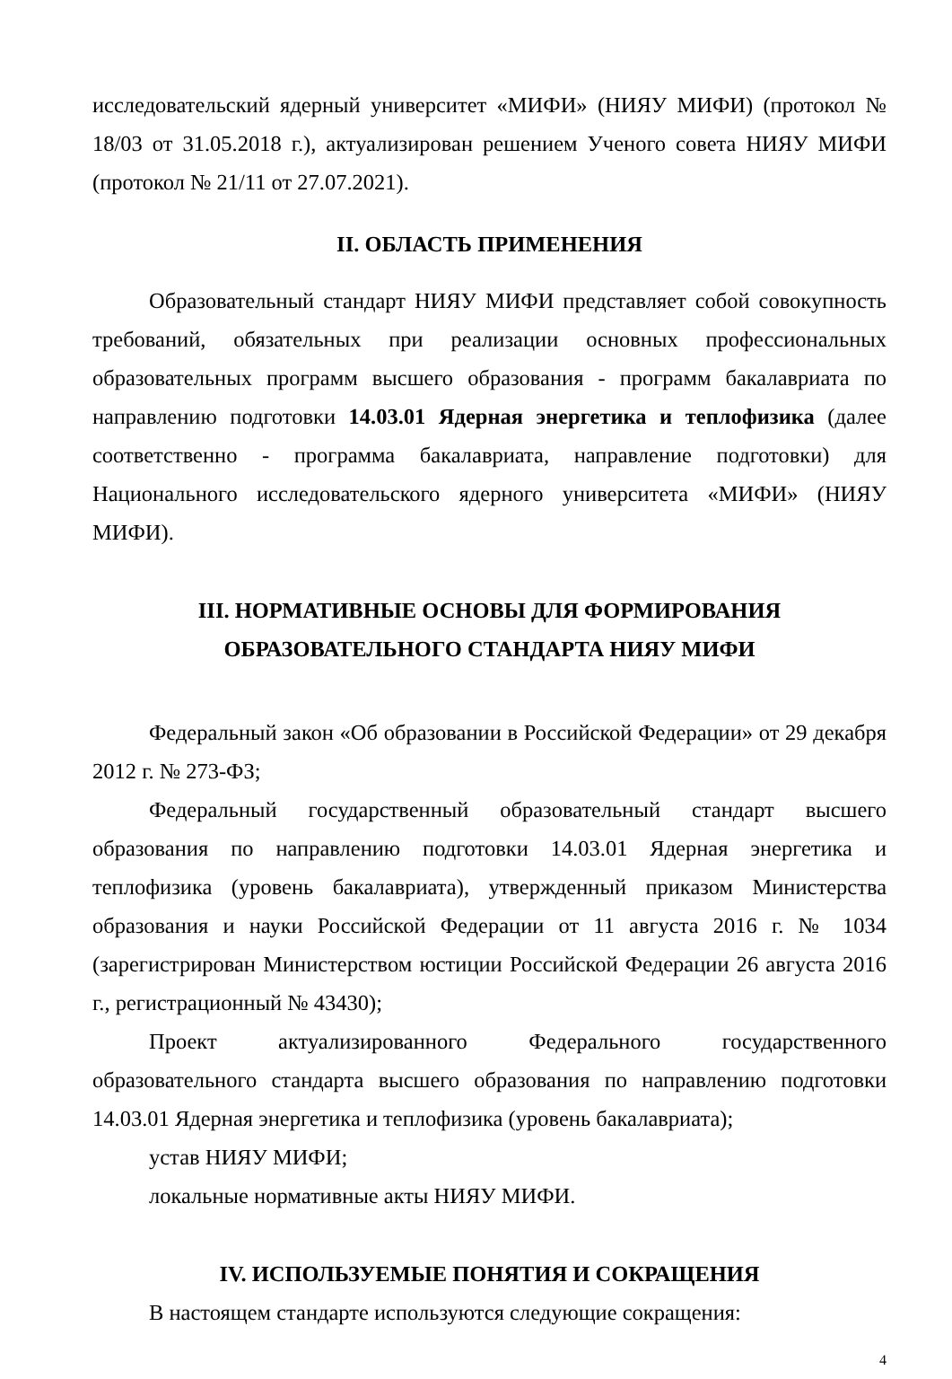исследовательский ядерный университет «МИФИ» (НИЯУ МИФИ) (протокол № 18/03 от 31.05.2018 г.), актуализирован решением Ученого совета НИЯУ МИФИ (протокол № 21/11 от 27.07.2021).
II. ОБЛАСТЬ ПРИМЕНЕНИЯ
Образовательный стандарт НИЯУ МИФИ представляет собой совокупность требований, обязательных при реализации основных профессиональных образовательных программ высшего образования - программ бакалавриата по направлению подготовки 14.03.01 Ядерная энергетика и теплофизика (далее соответственно - программа бакалавриата, направление подготовки) для Национального исследовательского ядерного университета «МИФИ» (НИЯУ МИФИ).
III. НОРМАТИВНЫЕ ОСНОВЫ ДЛЯ ФОРМИРОВАНИЯ
ОБРАЗОВАТЕЛЬНОГО СТАНДАРТА НИЯУ МИФИ
Федеральный закон «Об образовании в Российской Федерации» от 29 декабря 2012 г. № 273-ФЗ;
Федеральный государственный образовательный стандарт высшего образования по направлению подготовки 14.03.01 Ядерная энергетика и теплофизика (уровень бакалавриата), утвержденный приказом Министерства образования и науки Российской Федерации от 11 августа 2016 г. № 1034 (зарегистрирован Министерством юстиции Российской Федерации 26 августа 2016 г., регистрационный № 43430);
Проект актуализированного Федерального государственного образовательного стандарта высшего образования по направлению подготовки 14.03.01 Ядерная энергетика и теплофизика (уровень бакалавриата);
устав НИЯУ МИФИ;
локальные нормативные акты НИЯУ МИФИ.
IV. ИСПОЛЬЗУЕМЫЕ ПОНЯТИЯ И СОКРАЩЕНИЯ
В настоящем стандарте используются следующие сокращения:
4